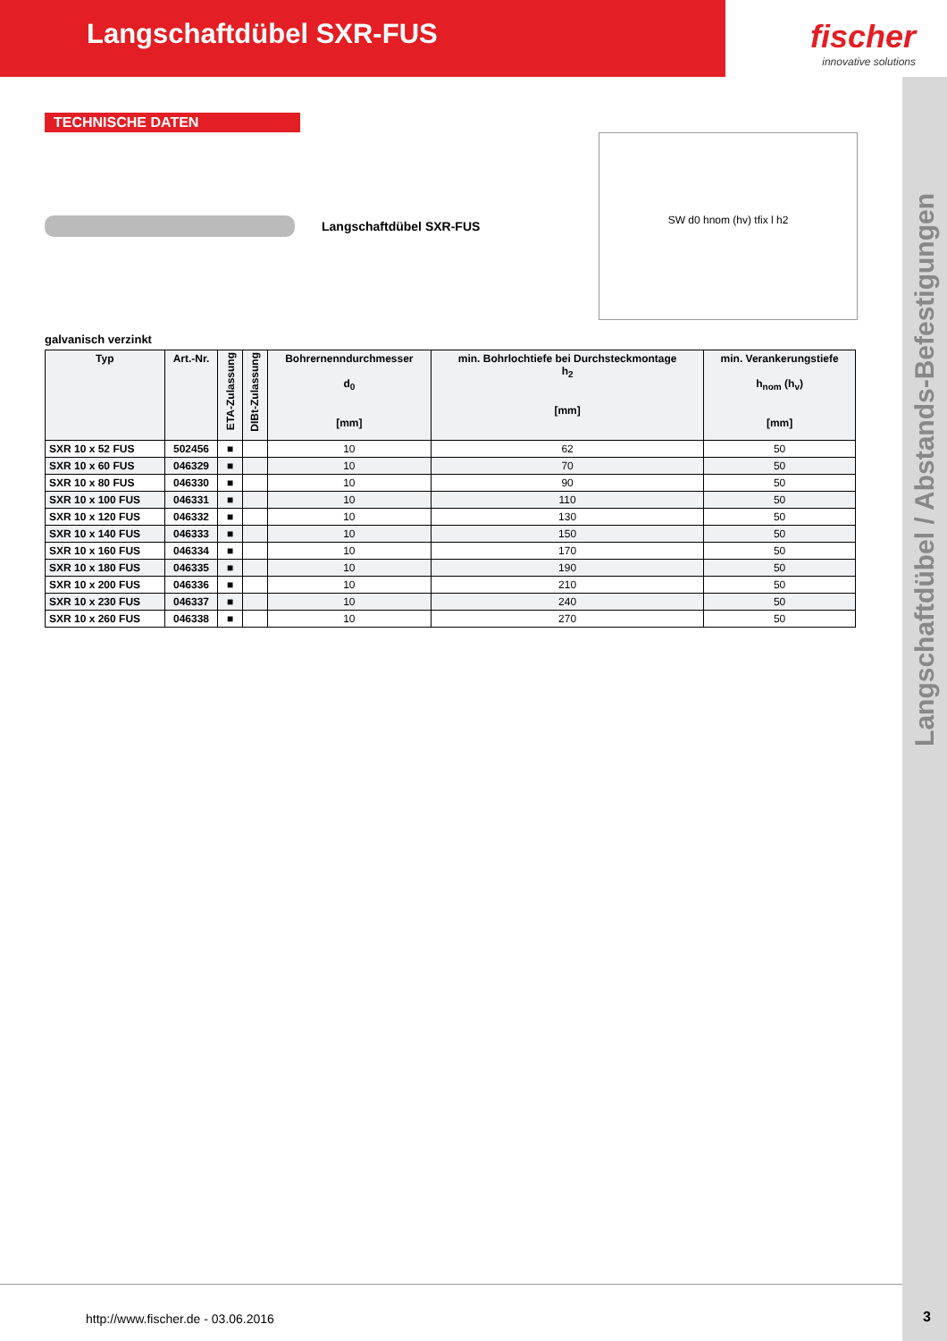Langschaftdübel SXR-FUS
fischer
innovative solutions
Langschaftdübel / Abstands-Befestigungen
TECHNISCHE DATEN
Langschaftdübel SXR-FUS
SW d0 hnom (hv) tfix l h2
galvanisch verzinkt
| Typ | Art.-Nr. | ETA-Zulassung | DIBt-Zulassung | Bohrernenndurchmesser d<sub>0</sub> [mm] | min. Bohrlochtiefe bei Durchsteckmontage h<sub>2</sub> [mm] | min. Verankerungstiefe h<sub>nom</sub> (h<sub>v</sub>) [mm] |
| --- | --- | --- | --- | --- | --- | --- |
| SXR 10 x 52 FUS | 502456 | ■ | | 10 | 62 | 50 |
| SXR 10 x 60 FUS | 046329 | ■ | | 10 | 70 | 50 |
| SXR 10 x 80 FUS | 046330 | ■ | | 10 | 90 | 50 |
| SXR 10 x 100 FUS | 046331 | ■ | | 10 | 110 | 50 |
| SXR 10 x 120 FUS | 046332 | ■ | | 10 | 130 | 50 |
| SXR 10 x 140 FUS | 046333 | ■ | | 10 | 150 | 50 |
| SXR 10 x 160 FUS | 046334 | ■ | | 10 | 170 | 50 |
| SXR 10 x 180 FUS | 046335 | ■ | | 10 | 190 | 50 |
| SXR 10 x 200 FUS | 046336 | ■ | | 10 | 210 | 50 |
| SXR 10 x 230 FUS | 046337 | ■ | | 10 | 240 | 50 |
| SXR 10 x 260 FUS | 046338 | ■ | | 10 | 270 | 50 |
http://www.fischer.de - 03.06.2016
3